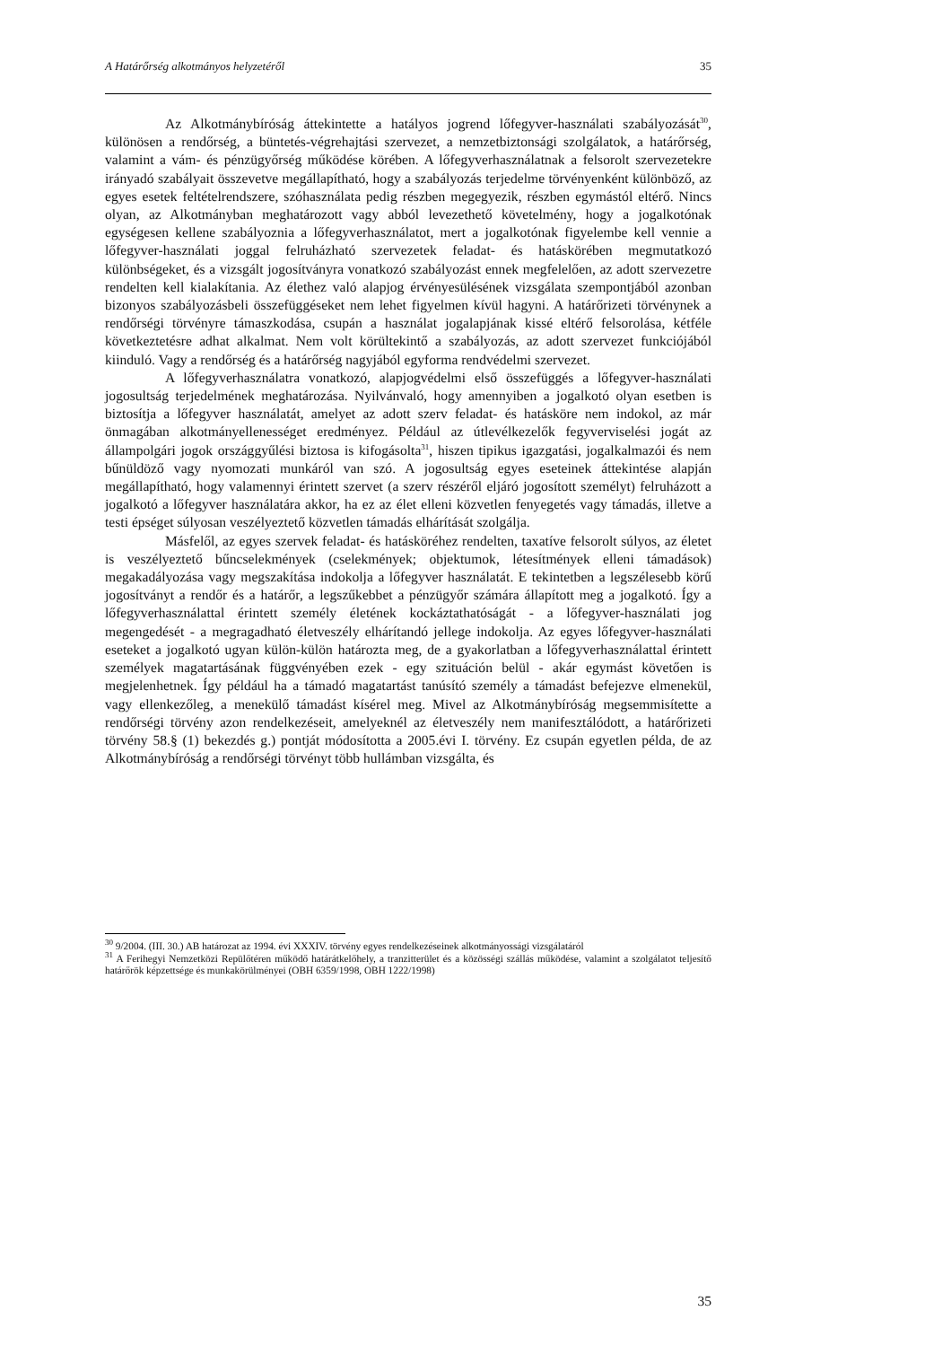A Határőrség alkotmányos helyzetéről 35
Az Alkotmánybíróság áttekintette a hatályos jogrend lőfegyver-használati szabályozását<sup>30</sup>, különösen a rendőrség, a büntetés-végrehajtási szervezet, a nemzetbiztonsági szolgálatok, a határőrség, valamint a vám- és pénzügyőrség működése körében. A lőfegyverhasználatnak a felsorolt szervezetekre irányadó szabályait összevetve megállapítható, hogy a szabályozás terjedelme törvényenként különböző, az egyes esetek feltételrendszere, szóhasználata pedig részben megegyezik, részben egymástól eltérő. Nincs olyan, az Alkotmányban meghatározott vagy abból levezethető követelmény, hogy a jogalkotónak egységesen kellene szabályoznia a lőfegyverhasználatot, mert a jogalkotónak figyelembe kell vennie a lőfegyver-használati joggal felruházható szervezetek feladat- és hatáskörében megmutatkozó különbségeket, és a vizsgált jogosítványra vonatkozó szabályozást ennek megfelelően, az adott szervezetre rendelten kell kialakítania. Az élethez való alapjog érvényesülésének vizsgálata szempontjából azonban bizonyos szabályozásbeli összefüggéseket nem lehet figyelmen kívül hagyni. A határőrizeti törvénynek a rendőrségi törvényre támaszkodása, csupán a használat jogalapjának kissé eltérő felsorolása, kétféle következtetésre adhat alkalmat. Nem volt körültekintő a szabályozás, az adott szervezet funkciójából kiinduló. Vagy a rendőrség és a határőrség nagyjából egyforma rendvédelmi szervezet.
A lőfegyverhasználatra vonatkozó, alapjogvédelmi első összefüggés a lőfegyver-használati jogosultság terjedelmének meghatározása. Nyilvánvaló, hogy amennyiben a jogalkotó olyan esetben is biztosítja a lőfegyver használatát, amelyet az adott szerv feladat- és hatásköre nem indokol, az már önmagában alkotmányellenességet eredményez. Például az útlevélkezelők fegyverviselési jogát az állampolgári jogok országgyűlési biztosa is kifogásolta<sup>31</sup>, hiszen tipikus igazgatási, jogalkalmazói és nem bűnüldöző vagy nyomozati munkáról van szó. A jogosultság egyes eseteinek áttekintése alapján megállapítható, hogy valamennyi érintett szervet (a szerv részéről eljáró jogosított személyt) felruházott a jogalkotó a lőfegyver használatára akkor, ha ez az élet elleni közvetlen fenyegetés vagy támadás, illetve a testi épséget súlyosan veszélyeztető közvetlen támadás elhárítását szolgálja.
Másfelől, az egyes szervek feladat- és hatásköréhez rendelten, taxatíve felsorolt súlyos, az életet is veszélyeztető bűncselekmények (cselekmények; objektumok, létesítmények elleni támadások) megakadályozása vagy megszakítása indokolja a lőfegyver használatát. E tekintetben a legszélesebb körű jogosítványt a rendőr és a határőr, a legszűkebbet a pénzügyőr számára állapított meg a jogalkotó. Így a lőfegyverhasználattal érintett személy életének kockáztathatóságát - a lőfegyver-használati jog megengedését - a megragadható életveszély elhárítandó jellege indokolja. Az egyes lőfegyver-használati eseteket a jogalkotó ugyan külön-külön határozta meg, de a gyakorlatban a lőfegyverhasználattal érintett személyek magatartásának függvényében ezek - egy szituáción belül - akár egymást követően is megjelenhetnek. Így például ha a támadó magatartást tanúsító személy a támadást befejezve elmenekül, vagy ellenkezőleg, a menekülő támadást kísérel meg. Mivel az Alkotmánybíróság megsemmisítette a rendőrségi törvény azon rendelkezéseit, amelyeknél az életveszély nem manifesztálódott, a határőrizeti törvény 58.§ (1) bekezdés g.) pontját módosította a 2005.évi I. törvény. Ez csupán egyetlen példa, de az Alkotmánybíróság a rendőrségi törvényt több hullámban vizsgálta, és
<sup>30</sup> 9/2004. (III. 30.) AB határozat az 1994. évi XXXIV. törvény egyes rendelkezéseinek alkotmányossági vizsgálatáról
<sup>31</sup> A Ferihegyi Nemzetközi Repülőtéren működő határátkelőhely, a tranzitterület és a közösségi szállás működése, valamint a szolgálatot teljesítő határőrök képzettsége és munkakörülményei (OBH 6359/1998, OBH 1222/1998)
35